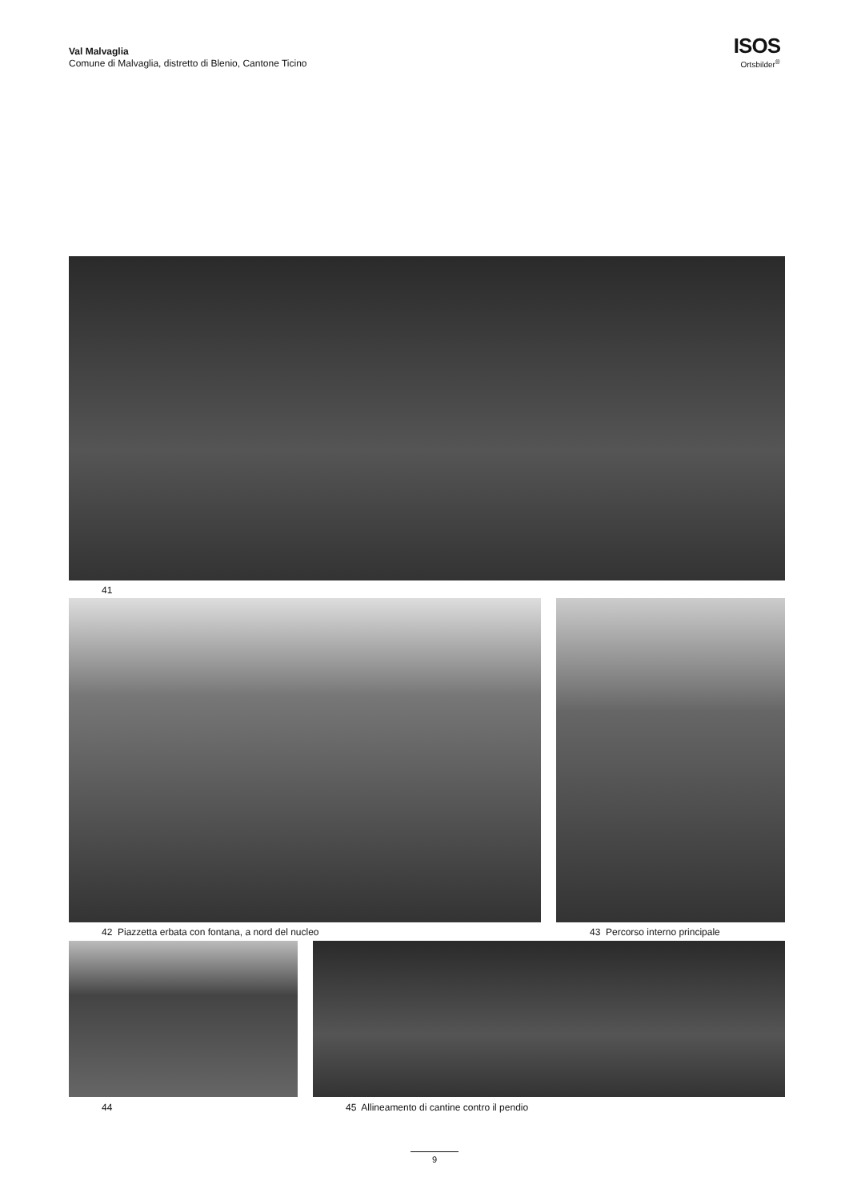Val Malvaglia
Comune di Malvaglia, distretto di Blenio, Cantone Ticino
ISOS
Ortsbilder<sup>®</sup>
41
42 Piazzetta erbata con fontana, a nord del nucleo
43 Percorso interno principale
44
45 Allineamento di cantine contro il pendio
9